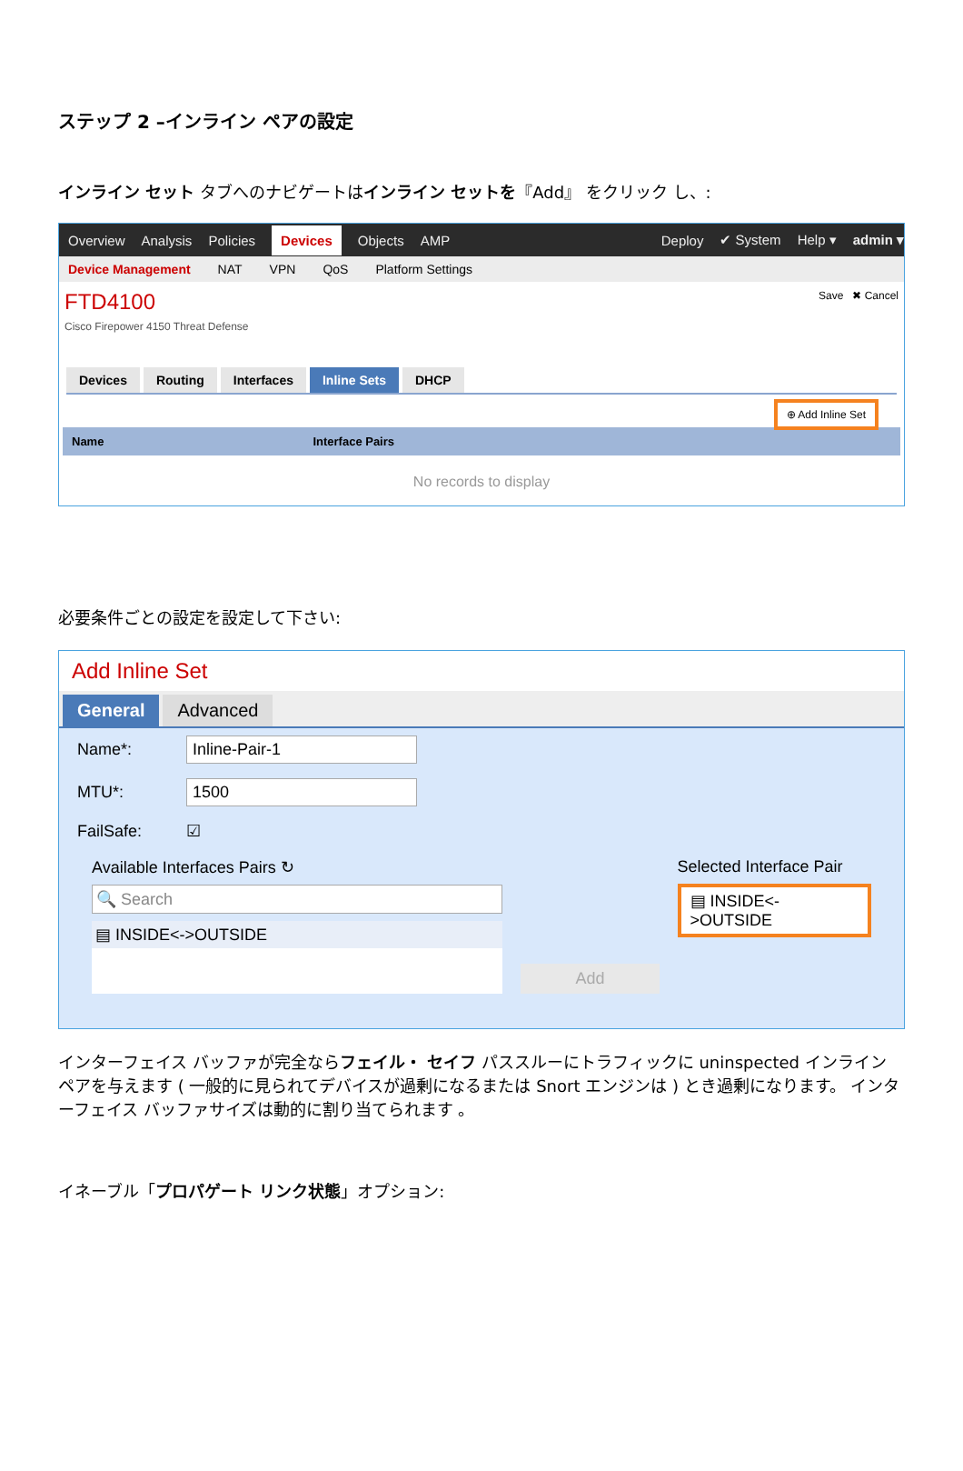ステップ 2 –インライン ペアの設定
インライン セット タブへのナビゲートはインライン セットを『Add』 をクリック し、:
Overview Analysis Policies Devices Objects AMP Deploy ✔ System Help ▾ admin ▾
Device Management NAT VPN QoS Platform Settings
FTD4100
Cisco Firepower 4150 Threat Defense
Save ✖ Cancel
Devices Routing Interfaces Inline Sets DHCP
⊕ Add Inline Set
Name Interface Pairs
No records to display
必要条件ごとの設定を設定して下さい:
Add Inline Set
General Advanced
Name*: Inline-Pair-1
MTU*: 1500
FailSafe: ☑
Available Interfaces Pairs ↻
🔍 Search
▤ INSIDE<->OUTSIDE
Add
Selected Interface Pair
▤ INSIDE<->OUTSIDE
インターフェイス バッファが完全ならフェイル・ セイフ パススルーにトラフィックに uninspected インライン ペアを与えます ( 一般的に見られてデバイスが過剰になるまたは Snort エンジンは ) とき過剰になります。 インターフェイス バッファサイズは動的に割り当てられます 。
イネーブル「プロパゲート リンク状態」オプション: